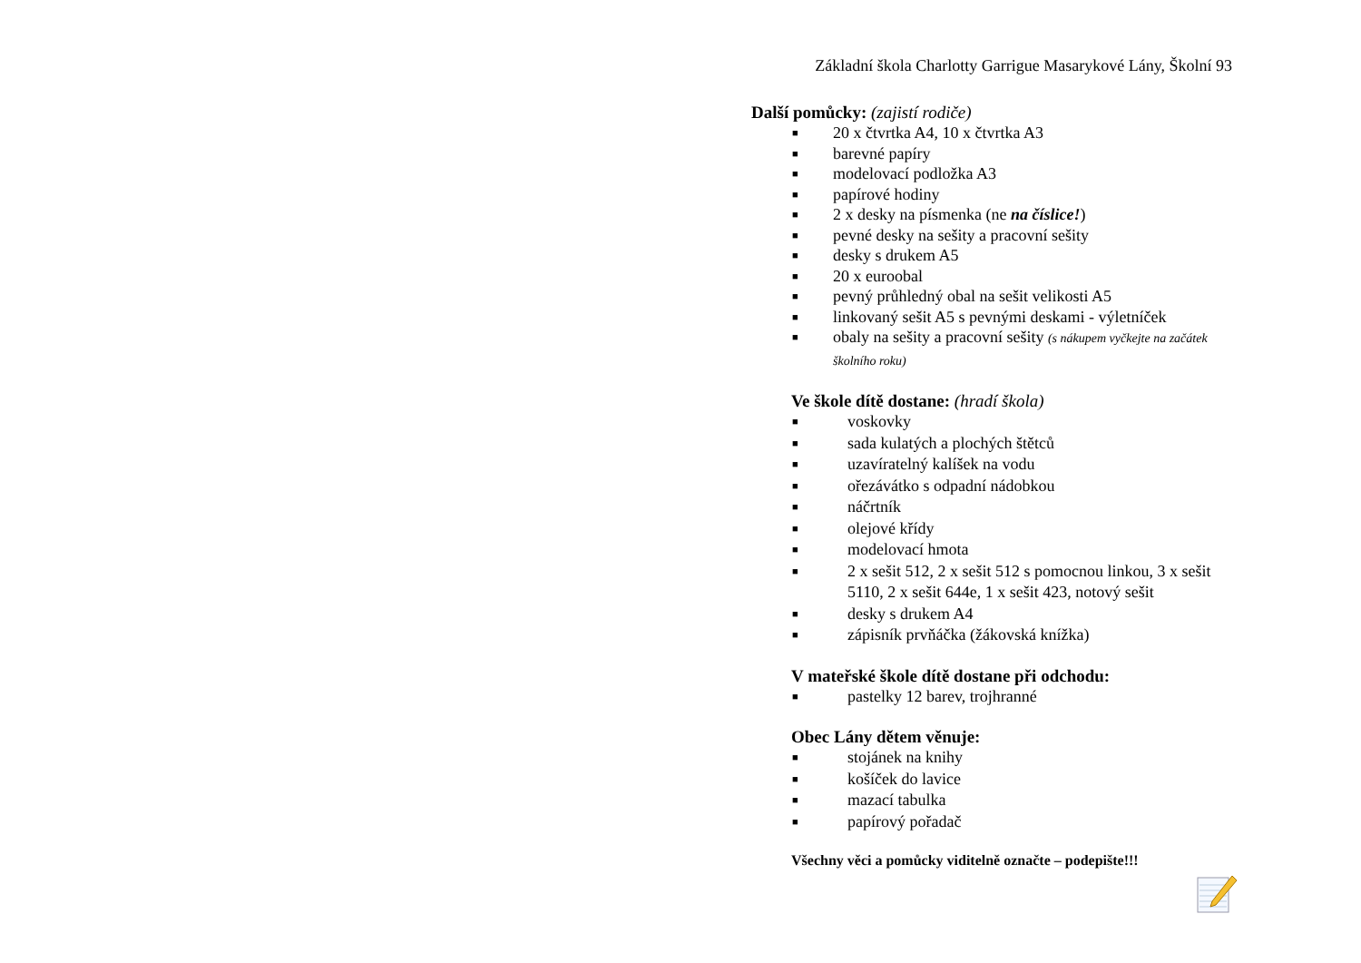Základní škola Charlotty Garrigue Masarykové Lány, Školní 93
Další pomůcky: (zajistí rodiče)
■ 20 x čtvrtka A4, 10 x čtvrtka A3
■ barevné papíry
■ modelovací podložka A3
■ papírové hodiny
■ 2 x desky na písmenka (ne na číslice!)
■ pevné desky na sešity a pracovní sešity
■ desky s drukem A5
■ 20 x euroobal
■ pevný průhledný obal na sešit velikosti A5
■ linkovaný sešit A5 s pevnými deskami - výletníček
■ obaly na sešity a pracovní sešity (s nákupem vyčkejte na začátek školního roku)
Ve škole dítě dostane: (hradí škola)
■ voskovky
■ sada kulatých a plochých štětců
■ uzavíratelný kalíšek na vodu
■ ořezávátko s odpadní nádobkou
■ náčrtník
■ olejové křídy
■ modelovací hmota
■ 2 x sešit 512, 2 x sešit 512 s pomocnou linkou, 3 x sešit 5110, 2 x sešit 644e, 1 x sešit 423, notový sešit
■ desky s drukem A4
■ zápisník prvňáčka (žákovská knížka)
V mateřské škole dítě dostane při odchodu:
■ pastelky 12 barev, trojhranné
Obec Lány dětem věnuje:
■ stojánek na knihy
■ košíček do lavice
■ mazací tabulka
■ papírový pořadač
Všechny věci a pomůcky viditelně označte – podepište!!!